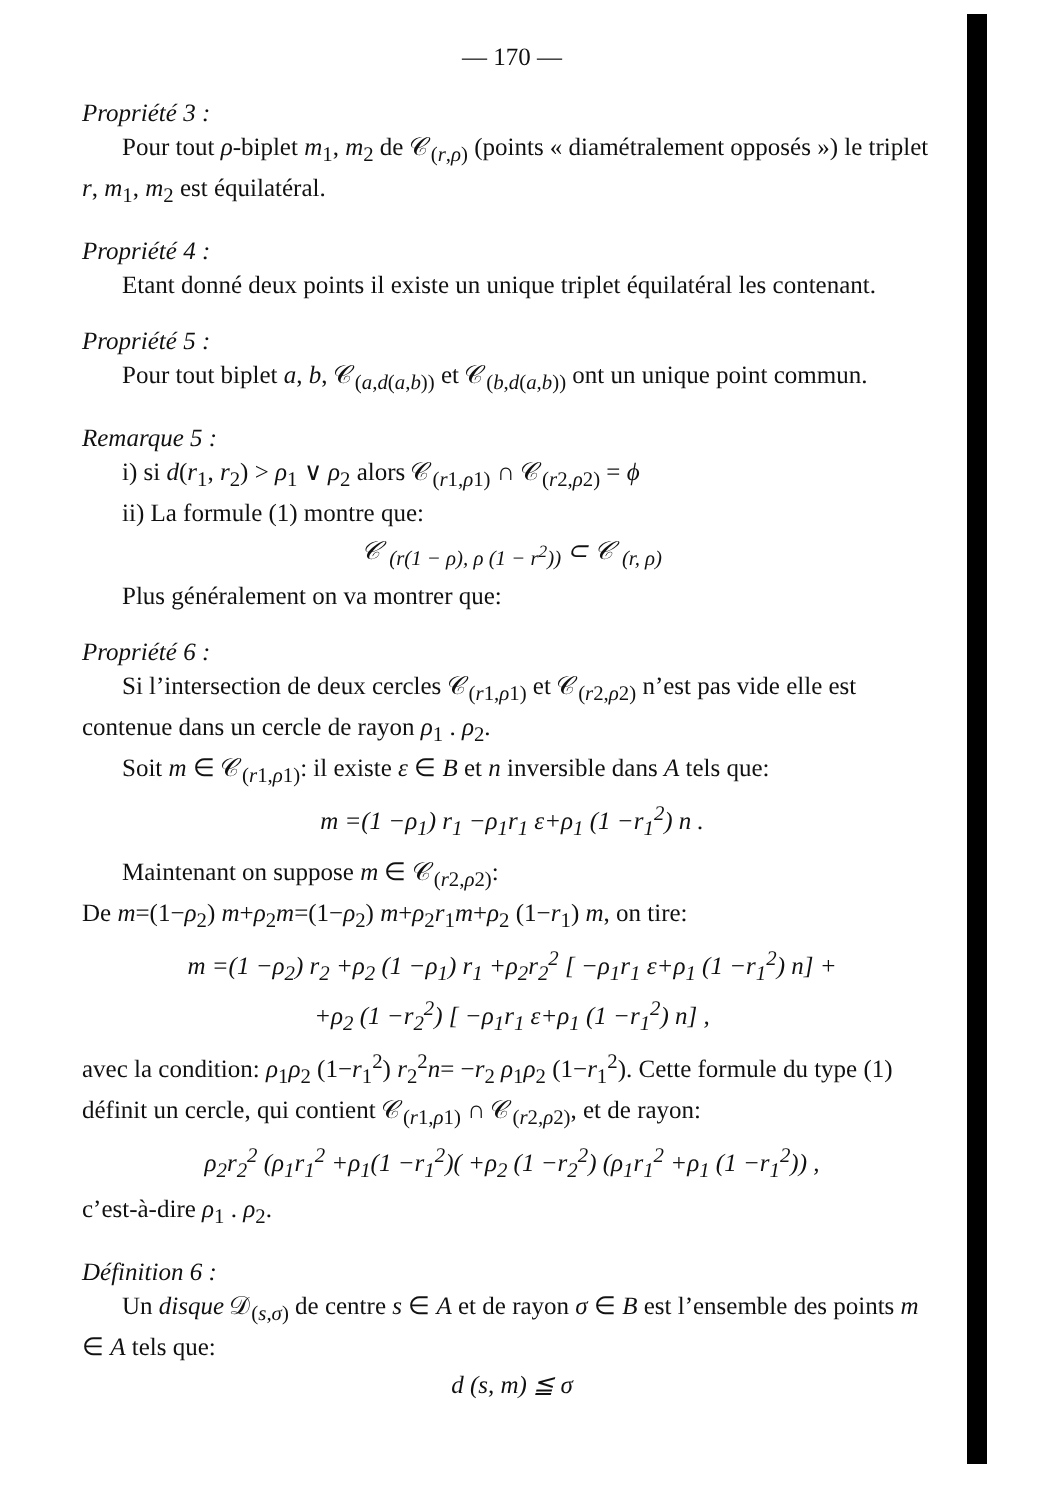— 170 —
Propriété 3 :
Pour tout ρ-biplet m<sub>1</sub>, m<sub>2</sub> de 𝒞<sub>(r,ρ)</sub> (points « diamétralement opposés ») le triplet r, m<sub>1</sub>, m<sub>2</sub> est équilatéral.
Propriété 4 :
Etant donné deux points il existe un unique triplet équilatéral les contenant.
Propriété 5 :
Pour tout biplet a, b, 𝒞<sub>(a,d(a,b))</sub> et 𝒞<sub>(b,d(a,b))</sub> ont un unique point commun.
Remarque 5 :
i) si d(r<sub>1</sub>, r<sub>2</sub>) > ρ<sub>1</sub> ∨ ρ<sub>2</sub> alors 𝒞<sub>(r1,ρ1)</sub> ∩ 𝒞<sub>(r2,ρ2)</sub> = ϕ
ii) La formule (1) montre que:
𝒞 <sub>(r(1 − ρ), ρ (1 − r<sup>2</sup>))</sub> ⊂ 𝒞 <sub>(r, ρ)</sub>
Plus généralement on va montrer que:
Propriété 6 :
Si l’intersection de deux cercles 𝒞<sub>(r1,ρ1)</sub> et 𝒞<sub>(r2,ρ2)</sub> n’est pas vide elle est contenue dans un cercle de rayon ρ<sub>1</sub> . ρ<sub>2</sub>.
Soit m ∈ 𝒞<sub>(r1,ρ1)</sub>: il existe ε ∈ B et n inversible dans A tels que:
m =(1 −ρ<sub>1</sub>) r<sub>1</sub> −ρ<sub>1</sub>r<sub>1</sub> ε+ρ<sub>1</sub> (1 −r<sub>1</sub><sup>2</sup>) n .
Maintenant on suppose m ∈ 𝒞<sub>(r2,ρ2)</sub>:
De m=(1−ρ<sub>2</sub>) m+ρ<sub>2</sub>m=(1−ρ<sub>2</sub>) m+ρ<sub>2</sub>r<sub>1</sub>m+ρ<sub>2</sub> (1−r<sub>1</sub>) m, on tire:
m =(1 −ρ<sub>2</sub>) r<sub>2</sub> +ρ<sub>2</sub> (1 −ρ<sub>1</sub>) r<sub>1</sub> +ρ<sub>2</sub>r<sub>2</sub><sup>2</sup> [ −ρ<sub>1</sub>r<sub>1</sub> ε+ρ<sub>1</sub> (1 −r<sub>1</sub><sup>2</sup>) n] +
+ρ<sub>2</sub> (1 −r<sub>2</sub><sup>2</sup>) [ −ρ<sub>1</sub>r<sub>1</sub> ε+ρ<sub>1</sub> (1 −r<sub>1</sub><sup>2</sup>) n] ,
avec la condition: ρ<sub>1</sub>ρ<sub>2</sub> (1−r<sub>1</sub><sup>2</sup>) r<sub>2</sub><sup>2</sup>n= −r<sub>2</sub> ρ<sub>1</sub>ρ<sub>2</sub> (1−r<sub>1</sub><sup>2</sup>). Cette formule du type (1) définit un cercle, qui contient 𝒞<sub>(r1,ρ1)</sub> ∩ 𝒞<sub>(r2,ρ2)</sub>, et de rayon:
ρ<sub>2</sub>r<sub>2</sub><sup>2</sup> (ρ<sub>1</sub>r<sub>1</sub><sup>2</sup> +ρ<sub>1</sub>(1 −r<sub>1</sub><sup>2</sup>)( +ρ<sub>2</sub> (1 −r<sub>2</sub><sup>2</sup>) (ρ<sub>1</sub>r<sub>1</sub><sup>2</sup> +ρ<sub>1</sub> (1 −r<sub>1</sub><sup>2</sup>)) ,
c’est-à-dire ρ<sub>1</sub> . ρ<sub>2</sub>.
Définition 6 :
Un disque 𝒟<sub>(s,σ)</sub> de centre s ∈ A et de rayon σ ∈ B est l’ensemble des points m ∈ A tels que:
d (s, m) ≦ σ